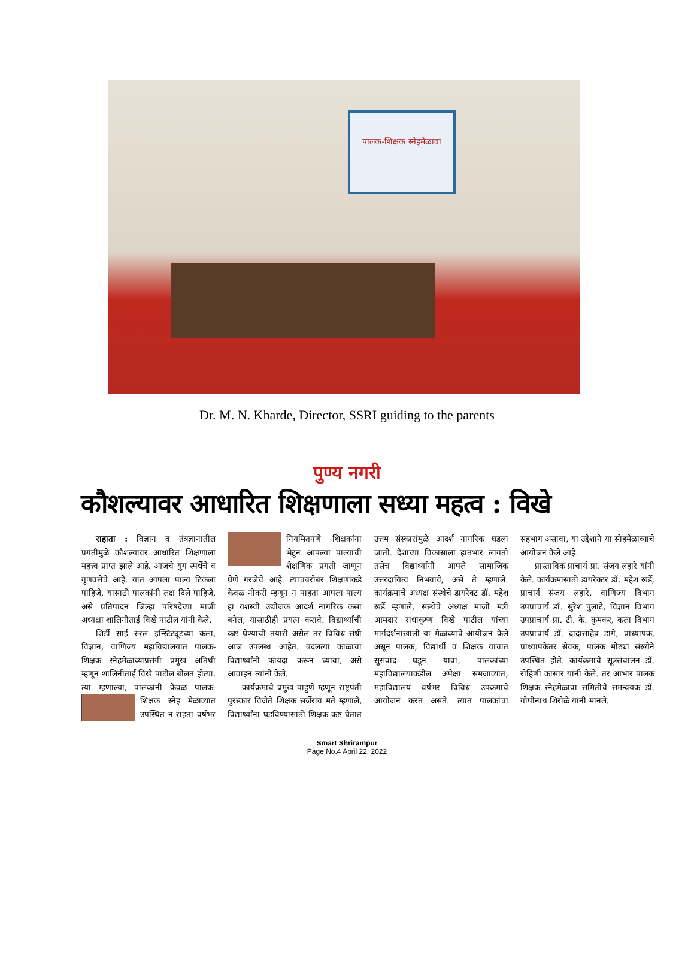पालक-शिक्षक स्नेहमेळावा
Dr. M. N. Kharde, Director, SSRI guiding to the parents
पुण्य नगरी
कौशल्यावर आधारित शिक्षणाला सध्या महत्व : विखे
राहाता : विज्ञान व तंत्रज्ञानातील प्रगतीमुळे कौशल्यावर आधारित शिक्षणाला महत्त्व प्राप्त झाले आहे. आजचे युग स्पर्धेचे व गुणवत्तेचे आहे. यात आपला पाल्य टिकला पाहिजे, यासाठी पालकांनी लक्ष दिले पाहिजे, असे प्रतिपादन जिल्हा परिषदेच्या माजी अध्यक्षा शालिनीताई विखे पाटील यांनी केले.
शिर्डी साई रुरल इन्स्टिट्यूटच्या कला, विज्ञान, वाणिज्य महाविद्यालयात पालक-शिक्षक स्नेहमेळाव्याप्रसंगी प्रमुख अतिथी म्हणून शालिनीताई विखे पाटील बोलत होत्या. त्या म्हणाल्या, पालकांनी केवळ पालक- शिक्षक स्नेह मेळाव्यात उपस्थित न राहता वर्षभर नियमितपणे शिक्षकांना भेटून आपल्या पाल्याची शैक्षणिक प्रगती जाणून घेणे गरजेचे आहे. त्याचबरोबर शिक्षणाकडे केवळ नोकरी म्हणून न पाहता आपला पाल्य हा यशस्वी उद्योजक आदर्श नागरिक कसा बनेल, यासाठीही प्रयत्न करावे. विद्यार्थ्यांची कष्ट घेण्याची तयारी असेल तर विविध संधी आज उपलब्ध आहेत. बदलत्या काळाचा विद्यार्थ्यांनी फायदा करून घ्यावा, असे आवाहन त्यांनी केले.
कार्यक्रमाचे प्रमुख पाहुणे म्हणून राष्ट्रपती पुरस्कार विजेते शिक्षक सर्जेराव मते म्हणाले, विद्यार्थ्यांना घडविण्यासाठी शिक्षक कष्ट घेतात उत्तम संस्कारांमुळे आदर्श नागरिक घडला जातो. देशाच्या विकासाला हातभार लागतो तसेच विद्यार्थ्यांनी आपले सामाजिक उत्तरदायित्व निभवावे, असे ते म्हणाले. कार्यक्रमाचे अध्यक्ष संस्थेचे डायरेक्ट डॉ. महेश खर्डे म्हणाले, संस्थेचे अध्यक्ष माजी मंत्री आमदार राधाकृष्ण विखे पाटील यांच्या मार्गदर्शनाखाली या मेळाव्याचे आयोजन केले असून पालक, विद्यार्थी व शिक्षक यांचात सुसंवाद घडून यावा, पालकांच्या महाविद्यालयाकडील अपेक्षा समजाव्यात, महाविद्यालय वर्षभर विविध उपक्रमांचे आयोजन करत असते. त्यात पालकांचा सहभाग असावा, या उद्देशाने या स्नेहमेळाव्याचे आयोजन केले आहे.
प्रास्ताविक प्राचार्य प्रा. संजय लहारे यांनी केले. कार्यक्रमासाठी डायरेक्टर डॉ. महेश खर्डे, प्राचार्य संजय लहारे, वाणिज्य विभाग उपप्राचार्य डॉ. सुरेश पुलाटे, विज्ञान विभाग उपप्राचार्य प्रा. टी. के. कुमकर, कला विभाग उपप्राचार्य डॉ. दादासाहेब डांगे, प्राध्यापक, प्राध्यापकेतर सेवक, पालक मोठ्या संख्येने उपस्थित होते. कार्यक्रमाचे सूत्रसंचालन डॉ. रोहिणी कासार यांनी केले. तर आभार पालक शिक्षक स्नेहमेळावा समितीचे समन्वयक डॉ. गोपीनाथ शिरोळे यांनी मानले.
Smart Shrirampur
Page No.4 April 22, 2022